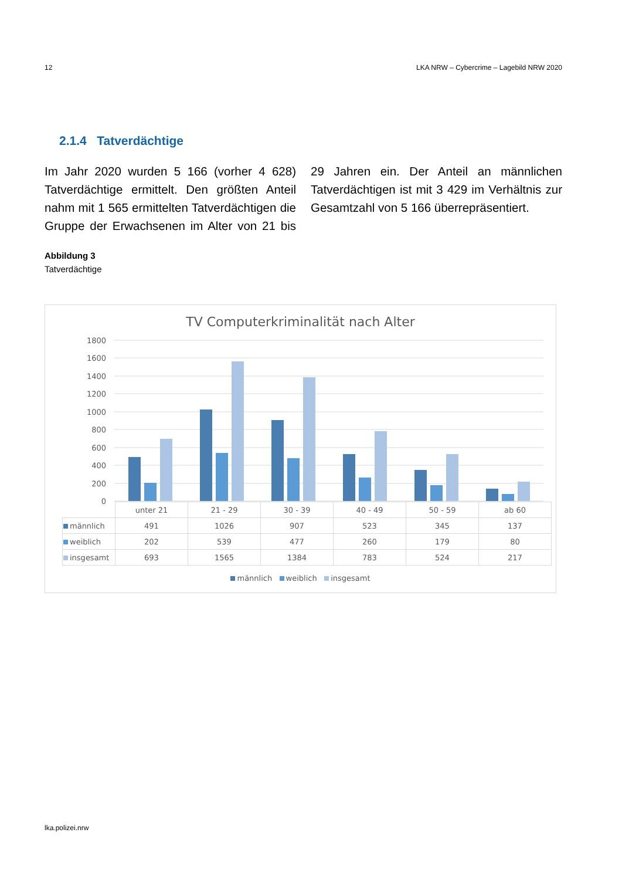12 LKA NRW – Cybercrime – Lagebild NRW 2020
2.1.4 Tatverdächtige
Im Jahr 2020 wurden 5 166 (vorher 4 628) Tatverdächtige ermittelt. Den größten Anteil nahm mit 1 565 ermittelten Tatverdächtigen die Gruppe der Erwachsenen im Alter von 21 bis 29 Jahren ein. Der Anteil an männlichen Tatverdächtigen ist mit 3 429 im Verhältnis zur Gesamtzahl von 5 166 überrepräsentiert.
Abbildung 3
Tatverdächtige
TV Computerkriminalität nach Alter
1800
1600
1400
1200
1000
800
600
400
200
0
| | unter 21 | 21 - 29 | 30 - 39 | 40 - 49 | 50 - 59 | ab 60 |
| --- | --- | --- | --- | --- | --- | --- |
| männlich | 491 | 1026 | 907 | 523 | 345 | 137 |
| weiblich | 202 | 539 | 477 | 260 | 179 | 80 |
| insgesamt | 693 | 1565 | 1384 | 783 | 524 | 217 |
männlich weiblich insgesamt
lka.polizei.nrw